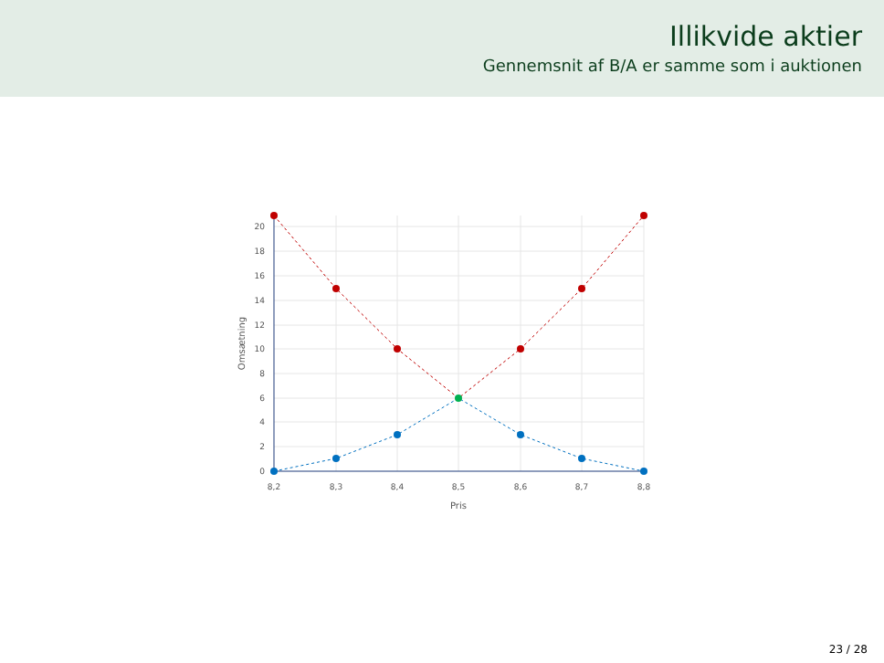Illikvide aktier
Gennemsnit af B/A er samme som i auktionen
20
18
16
14
12
10
8
6
4
2
0
8,2
8,3
8,4
8,5
8,6
8,7
8,8
Pris
Omsætning
23 / 28